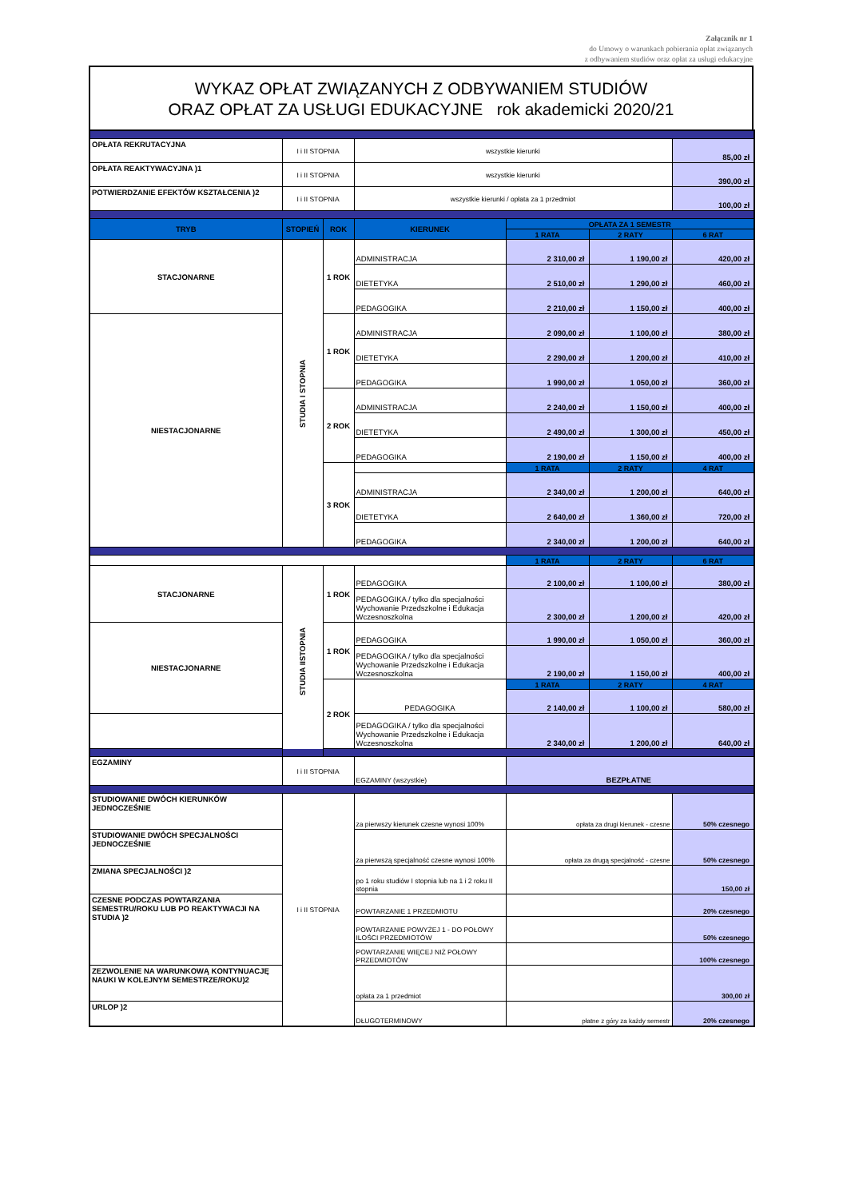Załącznik nr 1
do Umowy o warunkach pobierania opłat związanych
z odbywaniem studiów oraz opłat za usługi edukacyjne
WYKAZ OPŁAT ZWIĄZANYCH Z ODBYWANIEM STUDIÓW
ORAZ OPŁAT ZA USŁUGI EDUKACYJNE rok akademicki 2020/21
| OPŁATA REKRUTACYJNA | I i II STOPNIA | | wszystkie kierunki | | | 85,00 zł |
| OPŁATA REAKTYWACYJNA )1 | I i II STOPNIA | | wszystkie kierunki | | | 390,00 zł |
| POTWIERDZANIE EFEKTÓW KSZTAŁCENIA )2 | I i II STOPNIA | | wszystkie kierunki / opłata za 1 przedmiot | | | 100,00 zł |
| TRYB | STOPIEŃ | ROK | KIERUNEK | OPŁATA ZA 1 SEMESTR | | |
| | | | | 1 RATA | 2 RATY | 6 RAT |
| STACJONARNE | STUDIA I STOPNIA | 1 ROK | ADMINISTRACJA | 2 310,00 zł | 1 190,00 zł | 420,00 zł |
| | | | DIETETYKA | 2 510,00 zł | 1 290,00 zł | 460,00 zł |
| | | | PEDAGOGIKA | 2 210,00 zł | 1 150,00 zł | 400,00 zł |
| NIESTACJONARNE | | 1 ROK | ADMINISTRACJA | 2 090,00 zł | 1 100,00 zł | 380,00 zł |
| | | | DIETETYKA | 2 290,00 zł | 1 200,00 zł | 410,00 zł |
| | | | PEDAGOGIKA | 1 990,00 zł | 1 050,00 zł | 360,00 zł |
| | | 2 ROK | ADMINISTRACJA | 2 240,00 zł | 1 150,00 zł | 400,00 zł |
| | | | DIETETYKA | 2 490,00 zł | 1 300,00 zł | 450,00 zł |
| | | | PEDAGOGIKA | 2 190,00 zł | 1 150,00 zł | 400,00 zł |
| | | 3 ROK | | 1 RATA | 2 RATY | 4 RAT |
| | | | ADMINISTRACJA | 2 340,00 zł | 1 200,00 zł | 640,00 zł |
| | | | DIETETYKA | 2 640,00 zł | 1 360,00 zł | 720,00 zł |
| | | | PEDAGOGIKA | 2 340,00 zł | 1 200,00 zł | 640,00 zł |
| | | | | 1 RATA | 2 RATY | 6 RAT |
| STACJONARNE | STUDIA IISTOPNIA | 1 ROK | PEDAGOGIKA | 2 100,00 zł | 1 100,00 zł | 380,00 zł |
| | | | PEDAGOGIKA / tylko dla specjalności Wychowanie Przedszkolne i Edukacja Wczesnoszkolna | 2 300,00 zł | 1 200,00 zł | 420,00 zł |
| NIESTACJONARNE | | 1 ROK | PEDAGOGIKA | 1 990,00 zł | 1 050,00 zł | 360,00 zł |
| | | | PEDAGOGIKA / tylko dla specjalności Wychowanie Przedszkolne i Edukacja Wczesnoszkolna | 2 190,00 zł | 1 150,00 zł | 400,00 zł |
| | | 2 ROK | PEDAGOGIKA | 1 RATA | 2 RATY | 4 RAT |
| | | | | 2 140,00 zł | 1 100,00 zł | 580,00 zł |
| | | | PEDAGOGIKA / tylko dla specjalności Wychowanie Przedszkolne i Edukacja Wczesnoszkolna | 2 340,00 zł | 1 200,00 zł | 640,00 zł |
| EGZAMINY | I i II STOPNIA | | EGZAMINY (wszystkie) | BEZPŁATNE | | |
| STUDIOWANIE DWÓCH KIERUNKÓW JEDNOCZEŚNIE | I i II STOPNIA | | za pierwszy kierunek czesne wynosi 100% | opłata za drugi kierunek - czesne | | 50% czesnego |
| STUDIOWANIE DWÓCH SPECJALNOŚCI JEDNOCZEŚNIE | | | za pierwszą specjalność czesne wynosi 100% | opłata za drugą specjalność - czesne | | 50% czesnego |
| ZMIANA SPECJALNOŚCI )2 | | | po 1 roku studiów I stopnia lub na 1 i 2 roku II stopnia | | | 150,00 zł |
| CZESNE PODCZAS POWTARZANIA SEMESTRU/ROKU LUB PO REAKTYWACJI NA STUDIA )2 | | | POWTARZANIE 1 PRZEDMIOTU | | | 20% czesnego |
| | | | POWTARZANIE POWYŻEJ 1 - DO POŁOWY ILOŚCI PRZEDMIOTÓW | | | 50% czesnego |
| | | | POWTARZANIE WIĘCEJ NIŻ POŁOWY PRZEDMIOTÓW | | | 100% czesnego |
| ZEZWOLENIE NA WARUNKOWĄ KONTYNUACJĘ NAUKI W KOLEJNYM SEMESTRZE/ROKU)2 | | | opłata za 1 przedmiot | | | 300,00 zł |
| URLOP )2 | | | DŁUGOTERMINOWY | płatne z góry za każdy semestr | | 20% czesnego |